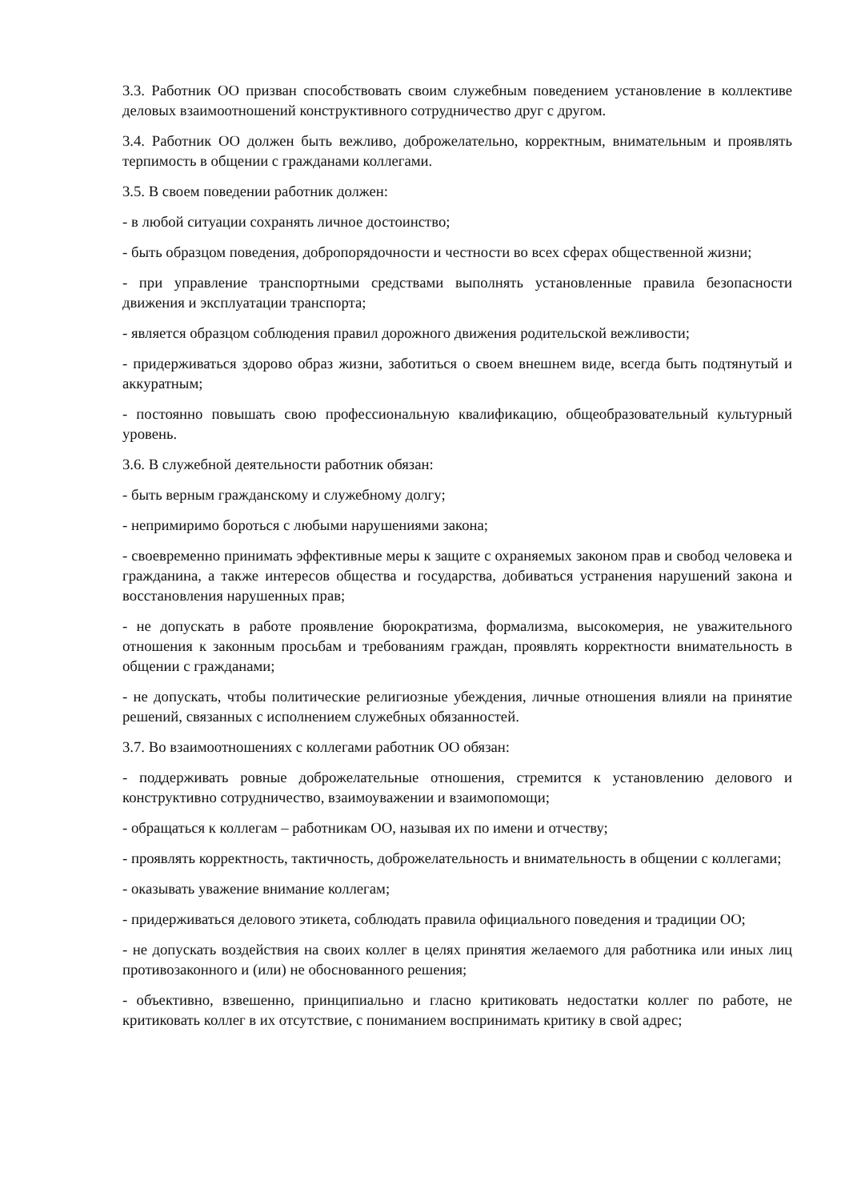3.3. Работник ОО призван способствовать своим служебным поведением установление в коллективе деловых взаимоотношений конструктивного сотрудничество друг с другом.
3.4. Работник ОО должен быть вежливо, доброжелательно, корректным, внимательным и проявлять терпимость в общении с гражданами коллегами.
3.5. В своем поведении работник должен:
- в любой ситуации сохранять личное достоинство;
- быть образцом поведения, добропорядочности и честности во всех сферах общественной жизни;
- при управление транспортными средствами выполнять установленные правила безопасности движения и эксплуатации транспорта;
- является образцом соблюдения правил дорожного движения родительской вежливости;
- придерживаться здорово образ жизни, заботиться о своем внешнем виде, всегда быть подтянутый и аккуратным;
- постоянно повышать свою профессиональную квалификацию, общеобразовательный культурный уровень.
3.6. В служебной деятельности работник обязан:
- быть верным гражданскому и служебному долгу;
- непримиримо бороться с любыми нарушениями закона;
- своевременно принимать эффективные меры к защите с охраняемых законом прав и свобод человека и гражданина, а также интересов общества и государства, добиваться устранения нарушений закона и восстановления нарушенных прав;
- не допускать в работе проявление бюрократизма, формализма, высокомерия, не уважительного отношения к законным просьбам и требованиям граждан, проявлять корректности внимательность в общении с гражданами;
- не допускать, чтобы политические религиозные убеждения, личные отношения влияли на принятие решений, связанных с исполнением служебных обязанностей.
3.7. Во взаимоотношениях с коллегами работник ОО обязан:
- поддерживать ровные доброжелательные отношения, стремится к установлению делового и конструктивно сотрудничество, взаимоуважении и взаимопомощи;
- обращаться к коллегам – работникам ОО, называя их по имени и отчеству;
- проявлять корректность, тактичность, доброжелательность и внимательность в общении с коллегами;
- оказывать уважение внимание коллегам;
- придерживаться делового этикета, соблюдать правила официального поведения и традиции ОО;
- не допускать воздействия на своих коллег в целях принятия желаемого для работника или иных лиц противозаконного и (или) не обоснованного решения;
- объективно, взвешенно, принципиально и гласно критиковать недостатки коллег по работе, не критиковать коллег в их отсутствие, с пониманием воспринимать критику в свой адрес;